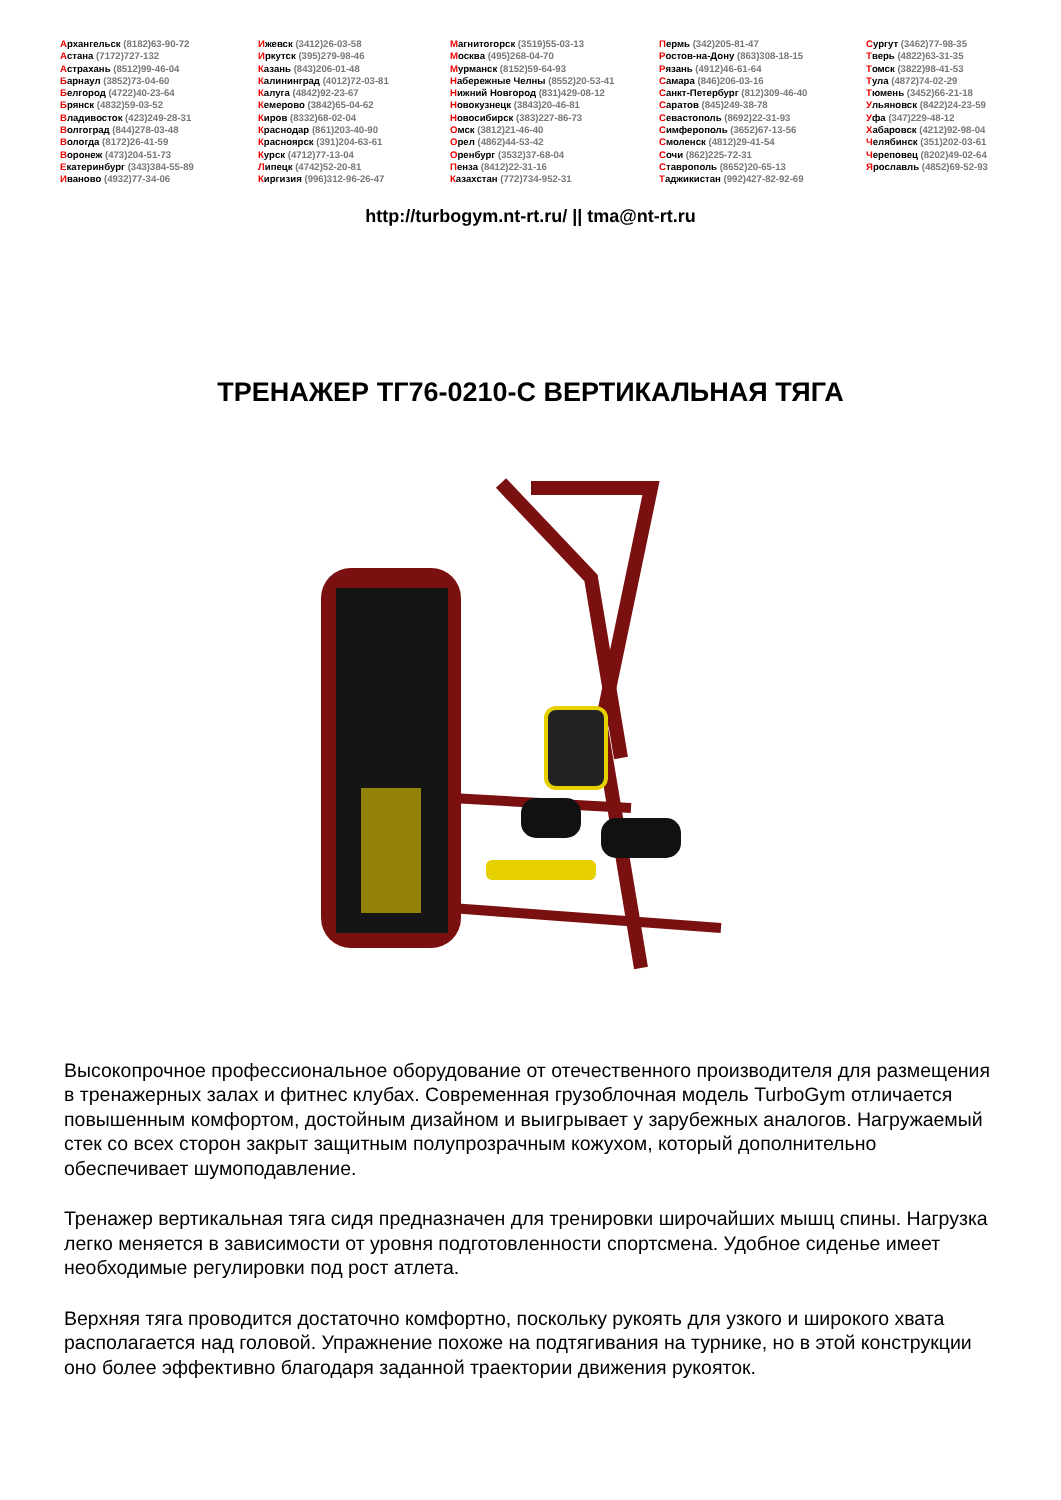Архангельск (8182)63-90-72
Астана (7172)727-132
Астрахань (8512)99-46-04
Барнаул (3852)73-04-60
Белгород (4722)40-23-64
Брянск (4832)59-03-52
Владивосток (423)249-28-31
Волгоград (844)278-03-48
Вологда (8172)26-41-59
Воронеж (473)204-51-73
Екатеринбург (343)384-55-89
Иваново (4932)77-34-06
Ижевск (3412)26-03-58
Иркутск (395)279-98-46
Казань (843)206-01-48
Калининград (4012)72-03-81
Калуга (4842)92-23-67
Кемерово (3842)65-04-62
Киров (8332)68-02-04
Краснодар (861)203-40-90
Красноярск (391)204-63-61
Курск (4712)77-13-04
Липецк (4742)52-20-81
Киргизия (996)312-96-26-47
Магнитогорск (3519)55-03-13
Москва (495)268-04-70
Мурманск (8152)59-64-93
Набережные Челны (8552)20-53-41
Нижний Новгород (831)429-08-12
Новокузнецк (3843)20-46-81
Новосибирск (383)227-86-73
Омск (3812)21-46-40
Орел (4862)44-53-42
Оренбург (3532)37-68-04
Пенза (8412)22-31-16
Казахстан (772)734-952-31
Пермь (342)205-81-47
Ростов-на-Дону (863)308-18-15
Рязань (4912)46-61-64
Самара (846)206-03-16
Санкт-Петербург (812)309-46-40
Саратов (845)249-38-78
Севастополь (8692)22-31-93
Симферополь (3652)67-13-56
Смоленск (4812)29-41-54
Сочи (862)225-72-31
Ставрополь (8652)20-65-13
Таджикистан (992)427-82-92-69
Сургут (3462)77-98-35
Тверь (4822)63-31-35
Томск (3822)98-41-53
Тула (4872)74-02-29
Тюмень (3452)66-21-18
Ульяновск (8422)24-23-59
Уфа (347)229-48-12
Хабаровск (4212)92-98-04
Челябинск (351)202-03-61
Череповец (8202)49-02-64
Ярославль (4852)69-52-93
http://turbogym.nt-rt.ru/ || tma@nt-rt.ru
ТРЕНАЖЕР ТГ76-0210-С ВЕРТИКАЛЬНАЯ ТЯГА
Высокопрочное профессиональное оборудование от отечественного производителя для размещения в тренажерных залах и фитнес клубах. Современная грузоблочная модель TurboGym отличается повышенным комфортом, достойным дизайном и выигрывает у зарубежных аналогов. Нагружаемый стек со всех сторон закрыт защитным полупрозрачным кожухом, который дополнительно обеспечивает шумоподавление.
Тренажер вертикальная тяга сидя предназначен для тренировки широчайших мышц спины. Нагрузка легко меняется в зависимости от уровня подготовленности спортсмена. Удобное сиденье имеет необходимые регулировки под рост атлета.
Верхняя тяга проводится достаточно комфортно, поскольку рукоять для узкого и широкого хвата располагается над головой. Упражнение похоже на подтягивания на турнике, но в этой конструкции оно более эффективно благодаря заданной траектории движения рукояток.